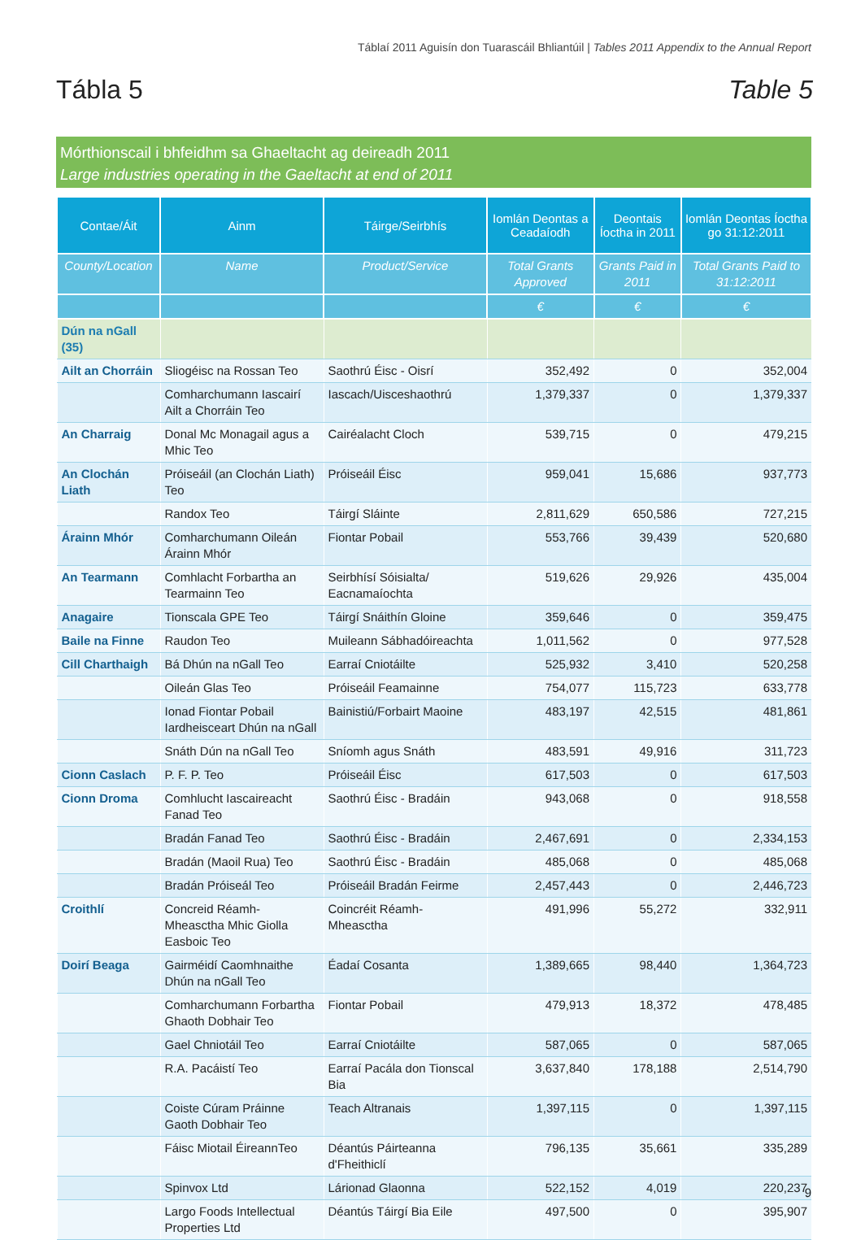Táblaí 2011 Aguisín don Tuarascáil Bhliantúil | Tables 2011 Appendix to the Annual Report
Tábla 5 Table 5
Mórthionscail i bhfeidhm sa Ghaeltacht ag deireadh 2011
Large industries operating in the Gaeltacht at end of 2011
| Contae/Áit | Ainm | Táirge/Seirbhís | Iomlán Deontas a Ceadaíodh | Deontais Íoctha in 2011 | Iomlán Deontas Íoctha go 31:12:2011 |
| --- | --- | --- | --- | --- | --- |
| County/Location | Name | Product/Service | Total Grants Approved | Grants Paid in 2011 | Total Grants Paid to 31:12:2011 |
| | | | € | € | € |
| Dún na nGall (35) | | | | | |
| Ailt an Chorráin | Sliogéisc na Rossan Teo | Saothrú Éisc - Oisrí | 352,492 | 0 | 352,004 |
| | Comharchumann Iascairí Ailt a Chorráin Teo | Iascach/Uisceshaothrú | 1,379,337 | 0 | 1,379,337 |
| An Charraig | Donal Mc Monagail agus a Mhic Teo | Cairéalacht Cloch | 539,715 | 0 | 479,215 |
| An Clochán Liath | Próiseáil (an Clochán Liath) Teo | Próiseáil Éisc | 959,041 | 15,686 | 937,773 |
| | Randox Teo | Táirgí Sláinte | 2,811,629 | 650,586 | 727,215 |
| Árainn Mhór | Comharchumann Oileán Árainn Mhór | Fiontar Pobail | 553,766 | 39,439 | 520,680 |
| An Tearmann | Comhlacht Forbartha an Tearmainn Teo | Seirbhísí Sóisialta/ Eacnamaíochta | 519,626 | 29,926 | 435,004 |
| Anagaire | Tionscala GPE Teo | Táirgí Snáithín Gloine | 359,646 | 0 | 359,475 |
| Baile na Finne | Raudon Teo | Muileann Sábhadóireachta | 1,011,562 | 0 | 977,528 |
| Cill Charthaigh | Bá Dhún na nGall Teo | Earraí Cniotáilte | 525,932 | 3,410 | 520,258 |
| | Oileán Glas Teo | Próiseáil Feamainne | 754,077 | 115,723 | 633,778 |
| | Ionad Fiontar Pobail Iardheisceart Dhún na nGall | Bainistiú/Forbairt Maoine | 483,197 | 42,515 | 481,861 |
| | Snáth Dún na nGall Teo | Sníomh agus Snáth | 483,591 | 49,916 | 311,723 |
| Cionn Caslach | P. F. P. Teo | Próiseáil Éisc | 617,503 | 0 | 617,503 |
| Cionn Droma | Comhlucht Iascaireacht Fanad Teo | Saothrú Éisc - Bradáin | 943,068 | 0 | 918,558 |
| | Bradán Fanad Teo | Saothrú Éisc - Bradáin | 2,467,691 | 0 | 2,334,153 |
| | Bradán (Maoil Rua) Teo | Saothrú Éisc - Bradáin | 485,068 | 0 | 485,068 |
| | Bradán Próiseál Teo | Próiseáil Bradán Feirme | 2,457,443 | 0 | 2,446,723 |
| Croithlí | Concreid Réamh-Mheasctha Mhic Giolla Easboic Teo | Coincréit Réamh-Mheasctha | 491,996 | 55,272 | 332,911 |
| Doirí Beaga | Gairméidí Caomhnaithe Dhún na nGall Teo | Éadaí Cosanta | 1,389,665 | 98,440 | 1,364,723 |
| | Comharchumann Forbartha Ghaoth Dobhair Teo | Fiontar Pobail | 479,913 | 18,372 | 478,485 |
| | Gael Chniotáil Teo | Earraí Cniotáilte | 587,065 | 0 | 587,065 |
| | R.A. Pacáistí Teo | Earraí Pacála don Tionscal Bia | 3,637,840 | 178,188 | 2,514,790 |
| | Coiste Cúram Práinne Gaoth Dobhair Teo | Teach Altranais | 1,397,115 | 0 | 1,397,115 |
| | Fáisc Miotail ÉireannTeo | Déantús Páirteanna d'Fheithiclí | 796,135 | 35,661 | 335,289 |
| | Spinvox Ltd | Lárionad Glaonna | 522,152 | 4,019 | 220,237 |
| | Largo Foods Intellectual Properties Ltd | Déantús Táirgí Bia Eile | 497,500 | 0 | 395,907 |
9